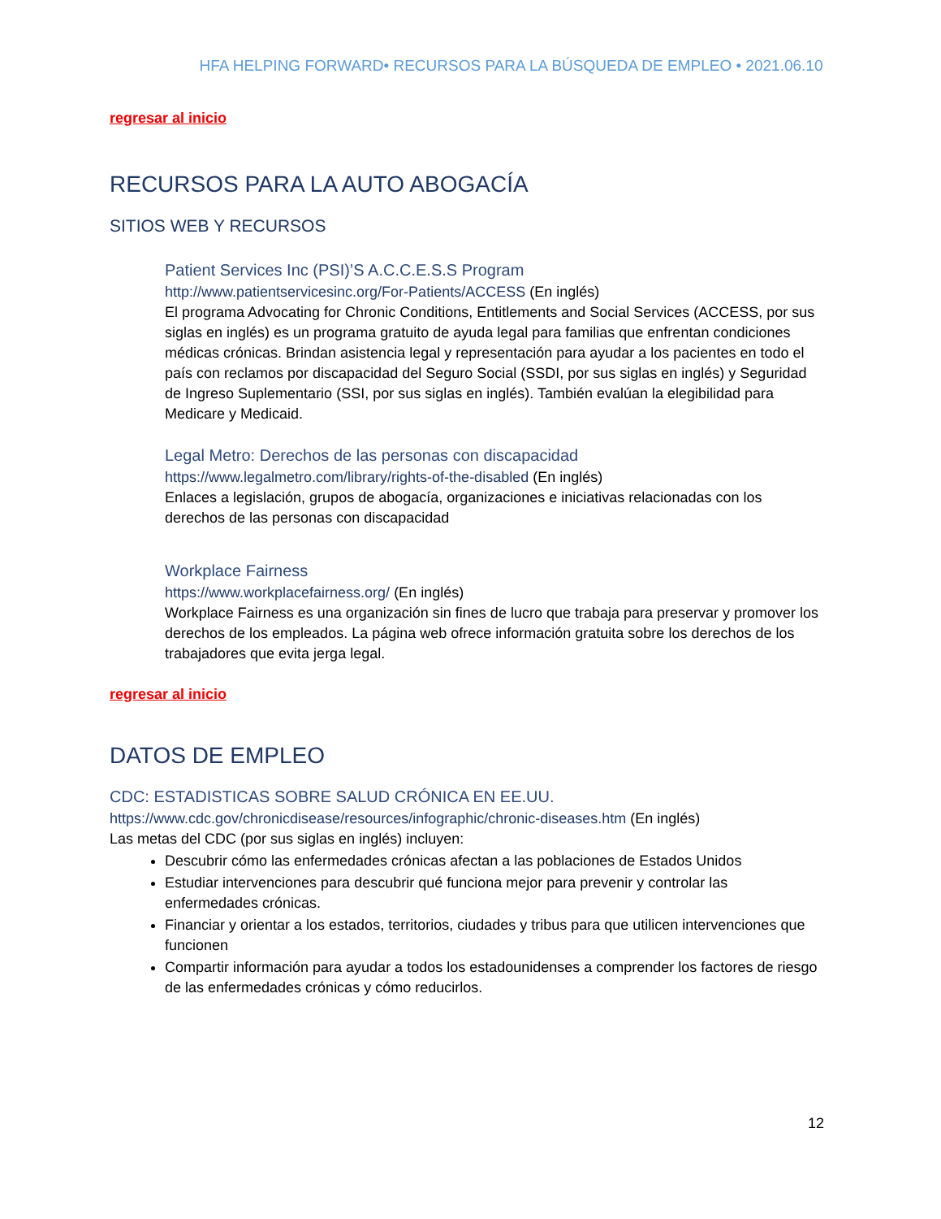HFA HELPING FORWARD• RECURSOS PARA LA BÚSQUEDA DE EMPLEO • 2021.06.10
regresar al inicio
RECURSOS PARA LA AUTO ABOGACÍA
SITIOS WEB Y RECURSOS
Patient Services Inc (PSI)’S A.C.C.E.S.S Program
http://www.patientservicesinc.org/For-Patients/ACCESS (En inglés)
El programa Advocating for Chronic Conditions, Entitlements and Social Services (ACCESS, por sus siglas en inglés) es un programa gratuito de ayuda legal para familias que enfrentan condiciones médicas crónicas. Brindan asistencia legal y representación para ayudar a los pacientes en todo el país con reclamos por discapacidad del Seguro Social (SSDI, por sus siglas en inglés) y Seguridad de Ingreso Suplementario (SSI, por sus siglas en inglés). También evalúan la elegibilidad para Medicare y Medicaid.
Legal Metro: Derechos de las personas con discapacidad
https://www.legalmetro.com/library/rights-of-the-disabled (En inglés)
Enlaces a legislación, grupos de abogacía, organizaciones e iniciativas relacionadas con los derechos de las personas con discapacidad
Workplace Fairness
https://www.workplacefairness.org/ (En inglés)
Workplace Fairness es una organización sin fines de lucro que trabaja para preservar y promover los derechos de los empleados. La página web ofrece información gratuita sobre los derechos de los trabajadores que evita jerga legal.
regresar al inicio
DATOS DE EMPLEO
CDC: ESTADISTICAS SOBRE SALUD CRÓNICA EN EE.UU.
https://www.cdc.gov/chronicdisease/resources/infographic/chronic-diseases.htm (En inglés)
Las metas del CDC (por sus siglas en inglés) incluyen:
Descubrir cómo las enfermedades crónicas afectan a las poblaciones de Estados Unidos
Estudiar intervenciones para descubrir qué funciona mejor para prevenir y controlar las enfermedades crónicas.
Financiar y orientar a los estados, territorios, ciudades y tribus para que utilicen intervenciones que funcionen
Compartir información para ayudar a todos los estadounidenses a comprender los factores de riesgo de las enfermedades crónicas y cómo reducirlos.
12